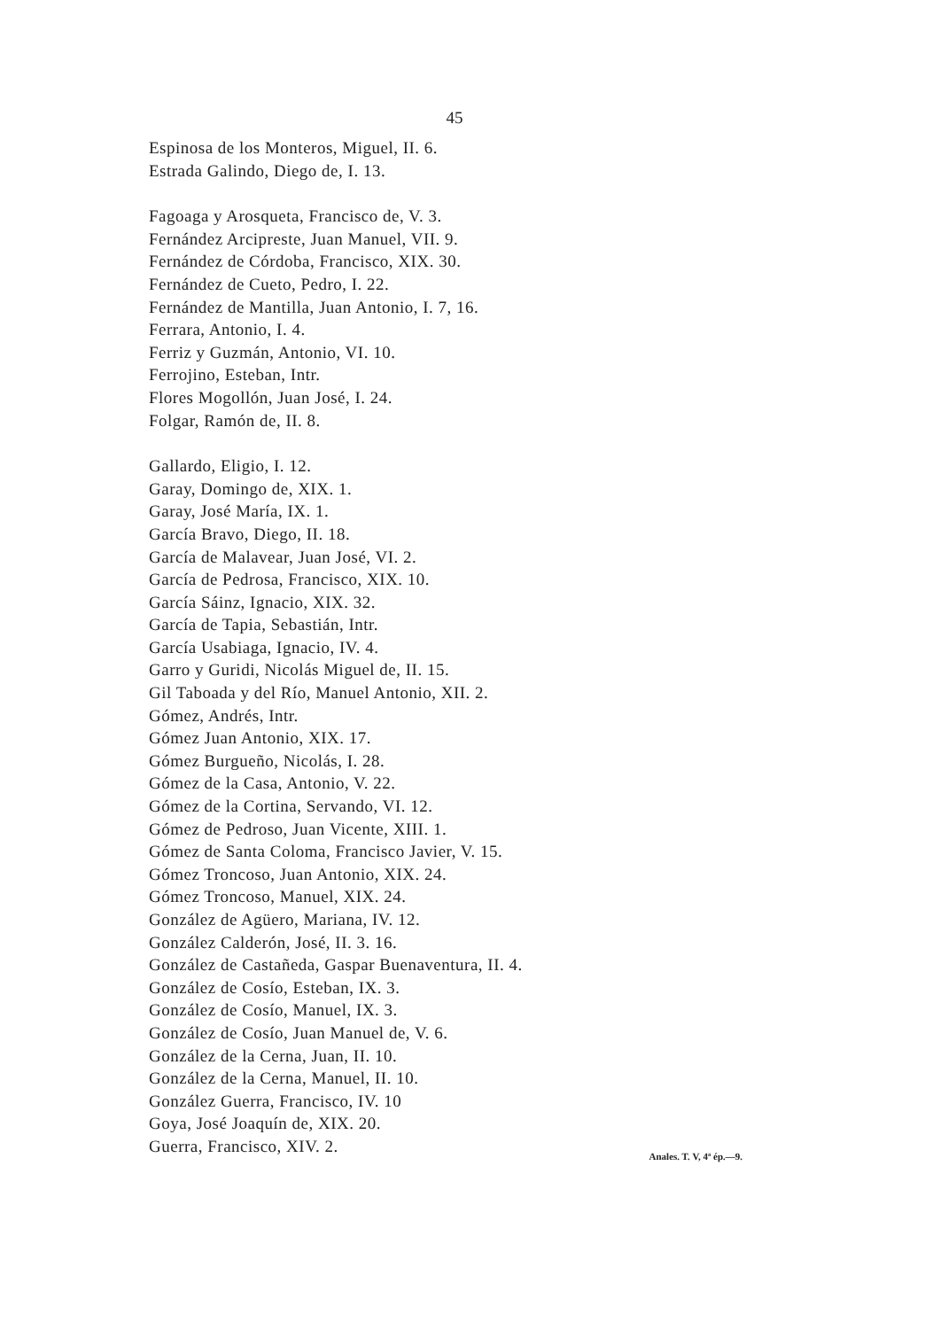45
Espinosa de los Monteros, Miguel, II. 6.
Estrada Galindo, Diego de, I. 13.
Fagoaga y Arosqueta, Francisco de, V. 3.
Fernández Arcipreste, Juan Manuel, VII. 9.
Fernández de Córdoba, Francisco, XIX. 30.
Fernández de Cueto, Pedro, I. 22.
Fernández de Mantilla, Juan Antonio, I. 7, 16.
Ferrara, Antonio, I. 4.
Ferriz y Guzmán, Antonio, VI. 10.
Ferrojino, Esteban, Intr.
Flores Mogollón, Juan José, I. 24.
Folgar, Ramón de, II. 8.
Gallardo, Eligio, I. 12.
Garay, Domingo de, XIX. 1.
Garay, José María, IX. 1.
García Bravo, Diego, II. 18.
García de Malavear, Juan José, VI. 2.
García de Pedrosa, Francisco, XIX. 10.
García Sáinz, Ignacio, XIX. 32.
García de Tapia, Sebastián, Intr.
García Usabiaga, Ignacio, IV. 4.
Garro y Guridi, Nicolás Miguel de, II. 15.
Gil Taboada y del Río, Manuel Antonio, XII. 2.
Gómez, Andrés, Intr.
Gómez Juan Antonio, XIX. 17.
Gómez Burgueño, Nicolás, I. 28.
Gómez de la Casa, Antonio, V. 22.
Gómez de la Cortina, Servando, VI. 12.
Gómez de Pedroso, Juan Vicente, XIII. 1.
Gómez de Santa Coloma, Francisco Javier, V. 15.
Gómez Troncoso, Juan Antonio, XIX. 24.
Gómez Troncoso, Manuel, XIX. 24.
González de Agüero, Mariana, IV. 12.
González Calderón, José, II. 3. 16.
González de Castañeda, Gaspar Buenaventura, II. 4.
González de Cosío, Esteban, IX. 3.
González de Cosío, Manuel, IX. 3.
González de Cosío, Juan Manuel de, V. 6.
González de la Cerna, Juan, II. 10.
González de la Cerna, Manuel, II. 10.
González Guerra, Francisco, IV. 10
Goya, José Joaquín de, XIX. 20.
Guerra, Francisco, XIV. 2.
Anales. T. V, 4ª ép.—9.